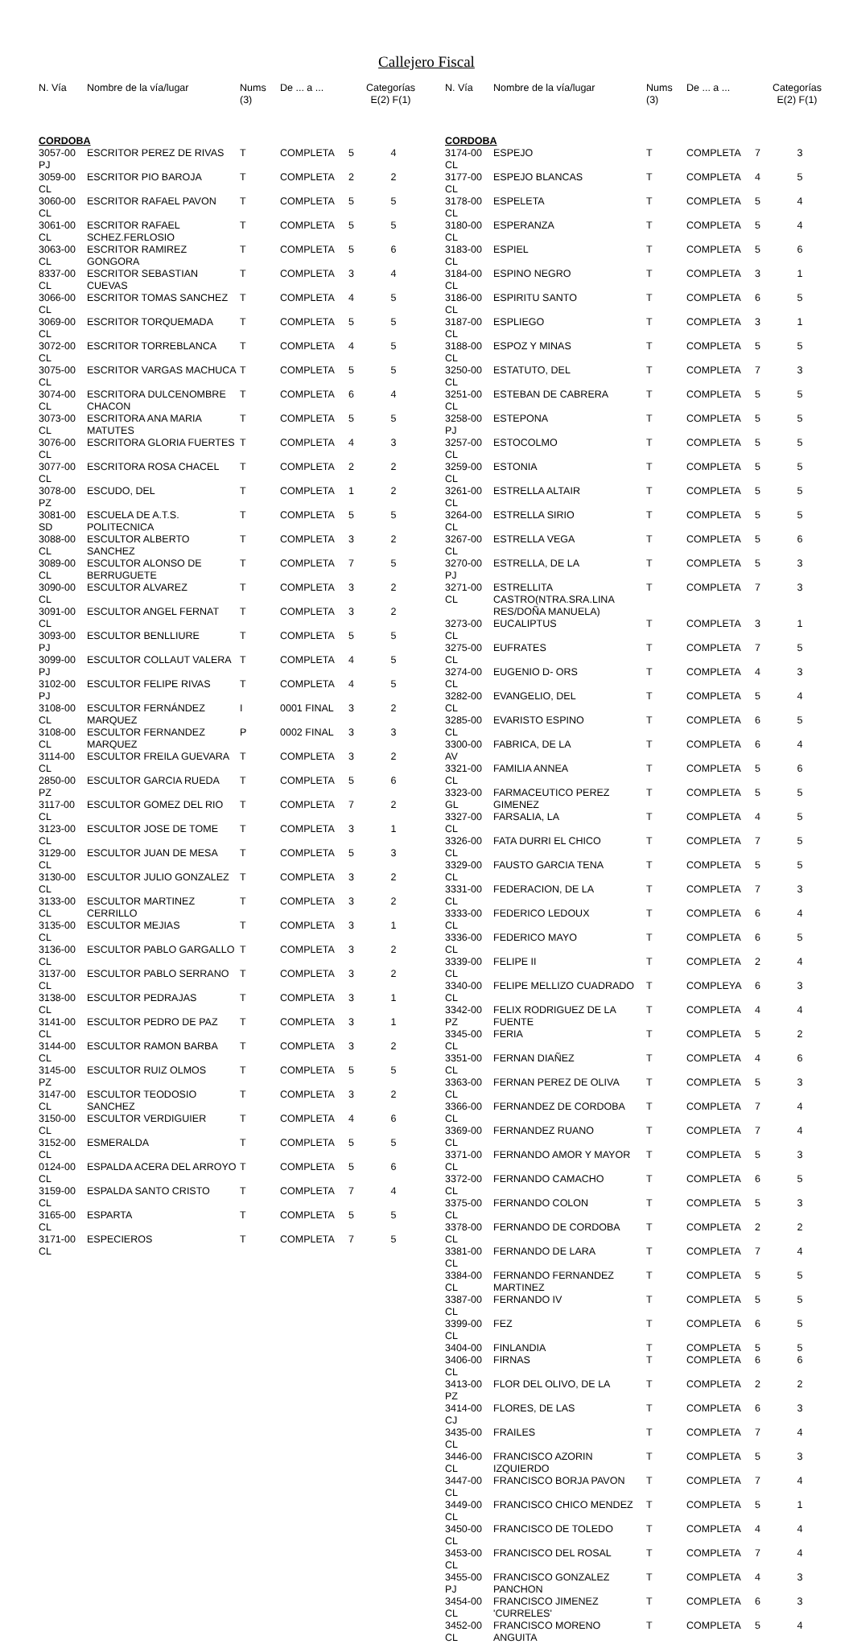Callejero Fiscal
| N. Vía | Nombre de la vía/lugar | Nums (3) | De ... a ... | Categorías E(2) F(1) | |
| --- | --- | --- | --- | --- | --- |
| CORDOBA | | | | | |
| 3057-00 PJ | ESCRITOR PEREZ DE RIVAS | T | COMPLETA | 5 | 4 |
| 3059-00 CL | ESCRITOR PIO BAROJA | T | COMPLETA | 2 | 2 |
| 3060-00 CL | ESCRITOR RAFAEL PAVON | T | COMPLETA | 5 | 5 |
| 3061-00 CL | ESCRITOR RAFAEL SCHEZ.FERLOSIO | T | COMPLETA | 5 | 5 |
| 3063-00 CL | ESCRITOR RAMIREZ GONGORA | T | COMPLETA | 5 | 6 |
| 8337-00 CL | ESCRITOR SEBASTIAN CUEVAS | T | COMPLETA | 3 | 4 |
| 3066-00 CL | ESCRITOR TOMAS SANCHEZ | T | COMPLETA | 4 | 5 |
| 3069-00 CL | ESCRITOR TORQUEMADA | T | COMPLETA | 5 | 5 |
| 3072-00 CL | ESCRITOR TORREBLANCA | T | COMPLETA | 4 | 5 |
| 3075-00 CL | ESCRITOR VARGAS MACHUCA | T | COMPLETA | 5 | 5 |
| 3074-00 CL | ESCRITORA DULCENOMBRE CHACON | T | COMPLETA | 6 | 4 |
| 3073-00 CL | ESCRITORA ANA MARIA MATUTES | T | COMPLETA | 5 | 5 |
| 3076-00 CL | ESCRITORA GLORIA FUERTES | T | COMPLETA | 4 | 3 |
| 3077-00 CL | ESCRITORA ROSA CHACEL | T | COMPLETA | 2 | 2 |
| 3078-00 PZ | ESCUDO, DEL | T | COMPLETA | 1 | 2 |
| 3081-00 SD | ESCUELA DE A.T.S. POLITECNICA | T | COMPLETA | 5 | 5 |
| 3088-00 CL | ESCULTOR ALBERTO SANCHEZ | T | COMPLETA | 3 | 2 |
| 3089-00 CL | ESCULTOR ALONSO DE BERRUGUETE | T | COMPLETA | 7 | 5 |
| 3090-00 CL | ESCULTOR ALVAREZ | T | COMPLETA | 3 | 2 |
| 3091-00 CL | ESCULTOR ANGEL FERNAT | T | COMPLETA | 3 | 2 |
| 3093-00 PJ | ESCULTOR BENLLIURE | T | COMPLETA | 5 | 5 |
| 3099-00 PJ | ESCULTOR COLLAUT VALERA | T | COMPLETA | 4 | 5 |
| 3102-00 PJ | ESCULTOR FELIPE RIVAS | T | COMPLETA | 4 | 5 |
| 3108-00 CL | ESCULTOR FERNÁNDEZ MARQUEZ | I | 0001 FINAL | 3 | 2 |
| 3108-00 CL | ESCULTOR FERNANDEZ MARQUEZ | P | 0002 FINAL | 3 | 3 |
| 3114-00 CL | ESCULTOR FREILA GUEVARA | T | COMPLETA | 3 | 2 |
| 2850-00 PZ | ESCULTOR GARCIA RUEDA | T | COMPLETA | 5 | 6 |
| 3117-00 CL | ESCULTOR GOMEZ DEL RIO | T | COMPLETA | 7 | 2 |
| 3123-00 CL | ESCULTOR JOSE DE TOME | T | COMPLETA | 3 | 1 |
| 3129-00 CL | ESCULTOR JUAN DE MESA | T | COMPLETA | 5 | 3 |
| 3130-00 CL | ESCULTOR JULIO GONZALEZ | T | COMPLETA | 3 | 2 |
| 3133-00 CL | ESCULTOR MARTINEZ CERRILLO | T | COMPLETA | 3 | 2 |
| 3135-00 CL | ESCULTOR MEJIAS | T | COMPLETA | 3 | 1 |
| 3136-00 CL | ESCULTOR PABLO GARGALLO | T | COMPLETA | 3 | 2 |
| 3137-00 CL | ESCULTOR PABLO SERRANO | T | COMPLETA | 3 | 2 |
| 3138-00 CL | ESCULTOR PEDRAJAS | T | COMPLETA | 3 | 1 |
| 3141-00 CL | ESCULTOR PEDRO DE PAZ | T | COMPLETA | 3 | 1 |
| 3144-00 CL | ESCULTOR RAMON BARBA | T | COMPLETA | 3 | 2 |
| 3145-00 PZ | ESCULTOR RUIZ OLMOS | T | COMPLETA | 5 | 5 |
| 3147-00 CL | ESCULTOR TEODOSIO SANCHEZ | T | COMPLETA | 3 | 2 |
| 3150-00 CL | ESCULTOR VERDIGUIER | T | COMPLETA | 4 | 6 |
| 3152-00 CL | ESMERALDA | T | COMPLETA | 5 | 5 |
| 0124-00 CL | ESPALDA ACERA DEL ARROYO | T | COMPLETA | 5 | 6 |
| 3159-00 CL | ESPALDA SANTO CRISTO | T | COMPLETA | 7 | 4 |
| 3165-00 CL | ESPARTA | T | COMPLETA | 5 | 5 |
| 3171-00 CL | ESPECIEROS | T | COMPLETA | 7 | 5 |
| N. Vía | Nombre de la vía/lugar | Nums (3) | De ... a ... | Categorías E(2) F(1) | |
| --- | --- | --- | --- | --- | --- |
| CORDOBA | | | | | |
| 3174-00 CL | ESPEJO | T | COMPLETA | 7 | 3 |
| 3177-00 CL | ESPEJO BLANCAS | T | COMPLETA | 4 | 5 |
| 3178-00 CL | ESPELETA | T | COMPLETA | 5 | 4 |
| 3180-00 CL | ESPERANZA | T | COMPLETA | 5 | 4 |
| 3183-00 CL | ESPIEL | T | COMPLETA | 5 | 6 |
| 3184-00 CL | ESPINO NEGRO | T | COMPLETA | 3 | 1 |
| 3186-00 CL | ESPIRITU SANTO | T | COMPLETA | 6 | 5 |
| 3187-00 CL | ESPLIEGO | T | COMPLETA | 3 | 1 |
| 3188-00 CL | ESPOZ Y MINAS | T | COMPLETA | 5 | 5 |
| 3250-00 CL | ESTATUTO, DEL | T | COMPLETA | 7 | 3 |
| 3251-00 CL | ESTEBAN DE CABRERA | T | COMPLETA | 5 | 5 |
| 3258-00 PJ | ESTEPONA | T | COMPLETA | 5 | 5 |
| 3257-00 CL | ESTOCOLMO | T | COMPLETA | 5 | 5 |
| 3259-00 CL | ESTONIA | T | COMPLETA | 5 | 5 |
| 3261-00 CL | ESTRELLA ALTAIR | T | COMPLETA | 5 | 5 |
| 3264-00 CL | ESTRELLA SIRIO | T | COMPLETA | 5 | 5 |
| 3267-00 CL | ESTRELLA VEGA | T | COMPLETA | 5 | 6 |
| 3270-00 PJ | ESTRELLA, DE LA | T | COMPLETA | 5 | 3 |
| 3271-00 CL | ESTRELLITA CASTRO(NTRA.SRA.LINA RES/DOÑA MANUELA) | T | COMPLETA | 7 | 3 |
| 3273-00 CL | EUCALIPTUS | T | COMPLETA | 3 | 1 |
| 3275-00 CL | EUFRATES | T | COMPLETA | 7 | 5 |
| 3274-00 CL | EUGENIO D- ORS | T | COMPLETA | 4 | 3 |
| 3282-00 CL | EVANGELIO, DEL | T | COMPLETA | 5 | 4 |
| 3285-00 CL | EVARISTO ESPINO | T | COMPLETA | 6 | 5 |
| 3300-00 AV | FABRICA, DE LA | T | COMPLETA | 6 | 4 |
| 3321-00 CL | FAMILIA ANNEA | T | COMPLETA | 5 | 6 |
| 3323-00 GL | FARMACEUTICO PEREZ GIMENEZ | T | COMPLETA | 5 | 5 |
| 3327-00 CL | FARSALIA, LA | T | COMPLETA | 4 | 5 |
| 3326-00 CL | FATA DURRI EL CHICO | T | COMPLETA | 7 | 5 |
| 3329-00 CL | FAUSTO GARCIA TENA | T | COMPLETA | 5 | 5 |
| 3331-00 CL | FEDERACION, DE LA | T | COMPLETA | 7 | 3 |
| 3333-00 CL | FEDERICO LEDOUX | T | COMPLETA | 6 | 4 |
| 3336-00 CL | FEDERICO MAYO | T | COMPLETA | 6 | 5 |
| 3339-00 CL | FELIPE II | T | COMPLETA | 2 | 4 |
| 3340-00 CL | FELIPE MELLIZO CUADRADO | T | COMPLEYA | 6 | 3 |
| 3342-00 PZ | FELIX RODRIGUEZ DE LA FUENTE | T | COMPLETA | 4 | 4 |
| 3345-00 CL | FERIA | T | COMPLETA | 5 | 2 |
| 3351-00 CL | FERNAN DIAÑEZ | T | COMPLETA | 4 | 6 |
| 3363-00 CL | FERNAN PEREZ DE OLIVA | T | COMPLETA | 5 | 3 |
| 3366-00 CL | FERNANDEZ DE CORDOBA | T | COMPLETA | 7 | 4 |
| 3369-00 CL | FERNANDEZ RUANO | T | COMPLETA | 7 | 4 |
| 3371-00 CL | FERNANDO AMOR Y MAYOR | T | COMPLETA | 5 | 3 |
| 3372-00 CL | FERNANDO CAMACHO | T | COMPLETA | 6 | 5 |
| 3375-00 CL | FERNANDO COLON | T | COMPLETA | 5 | 3 |
| 3378-00 CL | FERNANDO DE CORDOBA | T | COMPLETA | 2 | 2 |
| 3381-00 CL | FERNANDO DE LARA | T | COMPLETA | 7 | 4 |
| 3384-00 CL | FERNANDO FERNANDEZ MARTINEZ | T | COMPLETA | 5 | 5 |
| 3387-00 CL | FERNANDO IV | T | COMPLETA | 5 | 5 |
| 3399-00 CL | FEZ | T | COMPLETA | 6 | 5 |
| 3404-00 | FINLANDIA | T | COMPLETA | 5 | 5 |
| 3406-00 CL | FIRNAS | T | COMPLETA | 6 | 6 |
| 3413-00 PZ | FLOR DEL OLIVO, DE LA | T | COMPLETA | 2 | 2 |
| 3414-00 CJ | FLORES, DE LAS | T | COMPLETA | 6 | 3 |
| 3435-00 CL | FRAILES | T | COMPLETA | 7 | 4 |
| 3446-00 CL | FRANCISCO AZORIN IZQUIERDO | T | COMPLETA | 5 | 3 |
| 3447-00 CL | FRANCISCO BORJA PAVON | T | COMPLETA | 7 | 4 |
| 3449-00 CL | FRANCISCO CHICO MENDEZ | T | COMPLETA | 5 | 1 |
| 3450-00 CL | FRANCISCO DE TOLEDO | T | COMPLETA | 4 | 4 |
| 3453-00 CL | FRANCISCO DEL ROSAL | T | COMPLETA | 7 | 4 |
| 3455-00 PJ | FRANCISCO GONZALEZ PANCHON | T | COMPLETA | 4 | 3 |
| 3454-00 CL | FRANCISCO JIMENEZ 'CURRELES' | T | COMPLETA | 6 | 3 |
| 3452-00 CL | FRANCISCO MORENO ANGUITA | T | COMPLETA | 5 | 4 |